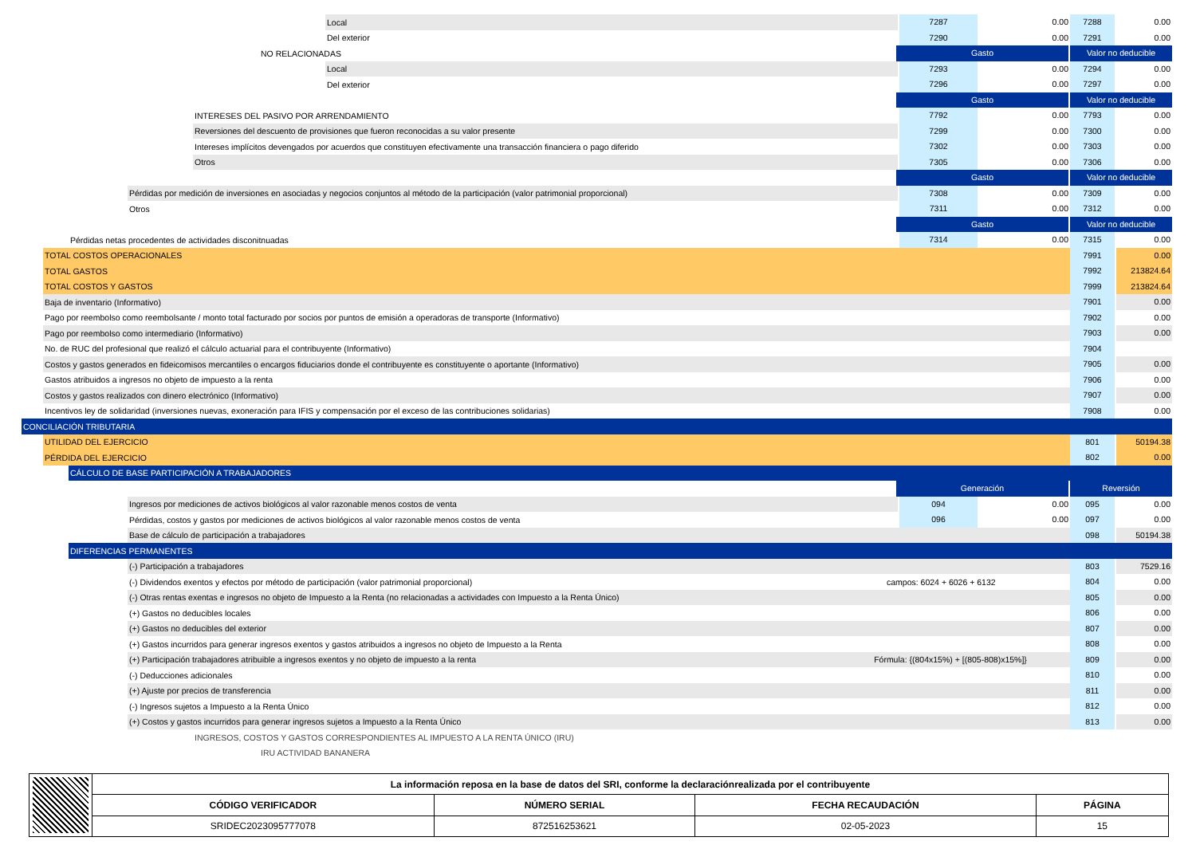Local
7287 0.00 7288 0.00
Del exterior
7290 0.00 7291 0.00
NO RELACIONADAS
Gasto Valor no deducible
Local
7293 0.00 7294 0.00
Del exterior
7296 0.00 7297 0.00
Gasto Valor no deducible
INTERESES DEL PASIVO POR ARRENDAMIENTO
7792 0.00 7793 0.00
Reversiones del descuento de provisiones que fueron reconocidas a su valor presente
7299 0.00 7300 0.00
Intereses implícitos devengados por acuerdos que constituyen efectivamente una transacción financiera o pago diferido
7302 0.00 7303 0.00
Otros
7305 0.00 7306 0.00
Gasto Valor no deducible
Pérdidas por medición de inversiones en asociadas y negocios conjuntos al método de la participación (valor patrimonial proporcional)
7308 0.00 7309 0.00
Otros
7311 0.00 7312 0.00
Gasto Valor no deducible
Pérdidas netas procedentes de actividades disconitnuadas
7314 0.00 7315 0.00
TOTAL COSTOS OPERACIONALES
7991 0.00
TOTAL GASTOS
7992 213824.64
TOTAL COSTOS Y GASTOS
7999 213824.64
Baja de inventario (Informativo)
7901 0.00
Pago por reembolso como reembolsante / monto total facturado por socios por puntos de emisión a operadoras de transporte (Informativo)
7902 0.00
Pago por reembolso como intermediario (Informativo)
7903 0.00
No. de RUC del profesional que realizó el cálculo actuarial para el contribuyente (Informativo)
7904
Costos y gastos generados en fideicomisos mercantiles o encargos fiduciarios donde el contribuyente es constituyente o aportante (Informativo)
7905 0.00
Gastos atribuidos a ingresos no objeto de impuesto a la renta
7906 0.00
Costos y gastos realizados con dinero electrónico (Informativo)
7907 0.00
Incentivos ley de solidaridad (inversiones nuevas, exoneración para IFIS y compensación por el exceso de las contribuciones solidarias)
7908 0.00
CONCILIACIÓN TRIBUTARIA
UTILIDAD DEL EJERCICIO
801 50194.38
PÉRDIDA DEL EJERCICIO
802 0.00
CÁLCULO DE BASE PARTICIPACIÓN A TRABAJADORES
Generación Reversión
Ingresos por mediciones de activos biológicos al valor razonable menos costos de venta
094 0.00 095 0.00
Pérdidas, costos y gastos por mediciones de activos biológicos al valor razonable menos costos de venta
096 0.00 097 0.00
Base de cálculo de participación a trabajadores
098 50194.38
DIFERENCIAS PERMANENTES
(-) Participación a trabajadores
803 7529.16
(-) Dividendos exentos y efectos por método de participación (valor patrimonial proporcional)
campos: 6024 + 6026 + 6132
804 0.00
(-) Otras rentas exentas e ingresos no objeto de Impuesto a la Renta (no relacionadas a actividades con Impuesto a la Renta Único)
805 0.00
(+) Gastos no deducibles locales
806 0.00
(+) Gastos no deducibles del exterior
807 0.00
(+) Gastos incurridos para generar ingresos exentos y gastos atribuidos a ingresos no objeto de Impuesto a la Renta
808 0.00
(+) Participación trabajadores atribuible a ingresos exentos y no objeto de impuesto a la renta
Fórmula: {(804x15%) + [(805-808)x15%]} 809 0.00
(-) Deducciones adicionales
810 0.00
(+) Ajuste por precios de transferencia
811 0.00
(-) Ingresos sujetos a Impuesto a la Renta Único
812 0.00
(+) Costos y gastos incurridos para generar ingresos sujetos a Impuesto a la Renta Único
813 0.00
INGRESOS, COSTOS Y GASTOS CORRESPONDIENTES AL IMPUESTO A LA RENTA ÚNICO (IRU)
IRU ACTIVIDAD BANANERA
| | La información reposa en la base de datos del SRI, conforme la declaraciónrealizada por el contribuyente | | | |
| | CÓDIGO VERIFICADOR | NÚMERO SERIAL | FECHA RECAUDACIÓN | PÁGINA |
| | SRIDEC2023095777078 | 872516253621 | 02-05-2023 | 15 |